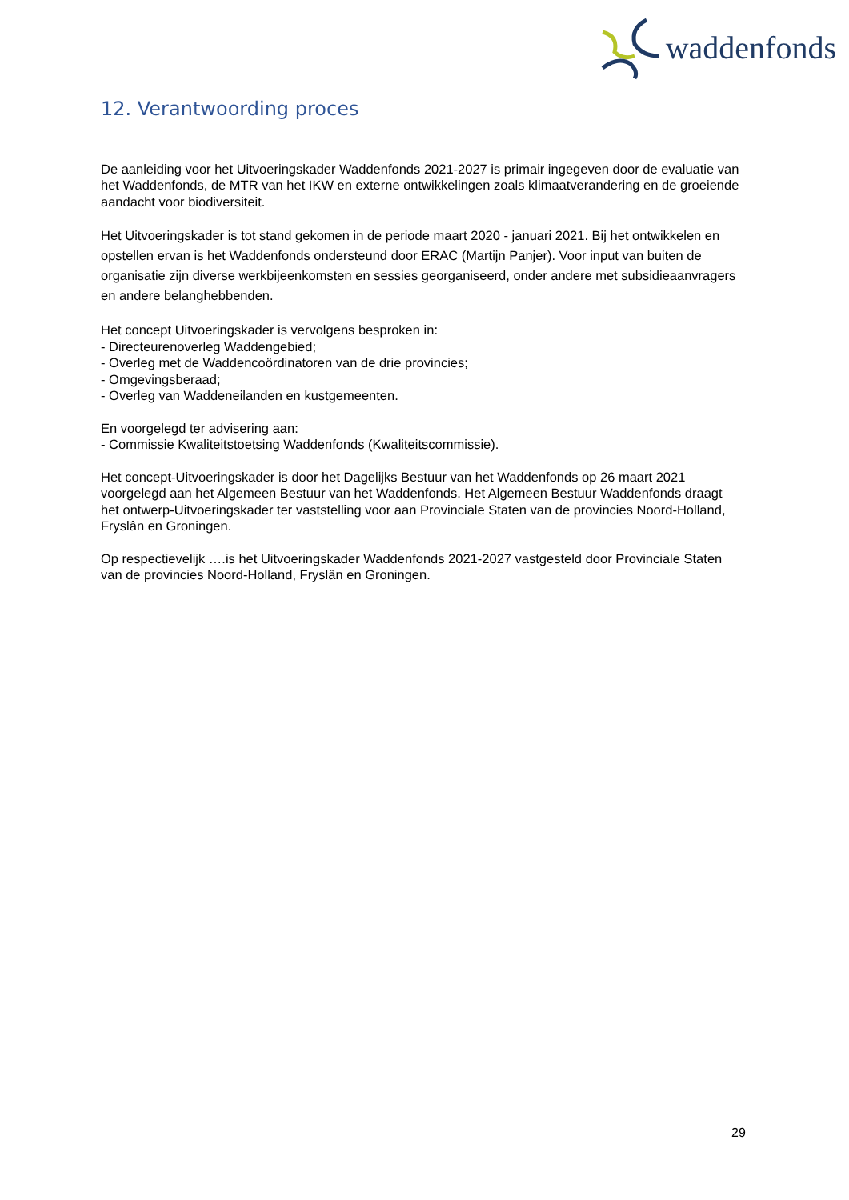waddenfonds
12. Verantwoording proces
De aanleiding voor het Uitvoeringskader Waddenfonds 2021-2027 is primair ingegeven door de evaluatie van het Waddenfonds, de MTR van het IKW en externe ontwikkelingen zoals klimaatverandering en de groeiende aandacht voor biodiversiteit.
Het Uitvoeringskader is tot stand gekomen in de periode maart 2020 - januari 2021. Bij het ontwikkelen en opstellen ervan is het Waddenfonds ondersteund door ERAC (Martijn Panjer). Voor input van buiten de organisatie zijn diverse werkbijeenkomsten en sessies georganiseerd, onder andere met subsidieaanvragers en andere belanghebbenden.
Het concept Uitvoeringskader is vervolgens besproken in:
- Directeurenoverleg Waddengebied;
- Overleg met de Waddencoördinatoren van de drie provincies;
- Omgevingsberaad;
- Overleg van Waddeneilanden en kustgemeenten.
En voorgelegd ter advisering aan:
- Commissie Kwaliteitstoetsing Waddenfonds (Kwaliteitscommissie).
Het concept-Uitvoeringskader is door het Dagelijks Bestuur van het Waddenfonds op 26 maart 2021 voorgelegd aan het Algemeen Bestuur van het Waddenfonds. Het Algemeen Bestuur Waddenfonds draagt het ontwerp-Uitvoeringskader ter vaststelling voor aan Provinciale Staten van de provincies Noord-Holland, Fryslân en Groningen.
Op respectievelijk ….is het Uitvoeringskader Waddenfonds 2021-2027 vastgesteld door Provinciale Staten van de provincies Noord-Holland, Fryslân en Groningen.
29